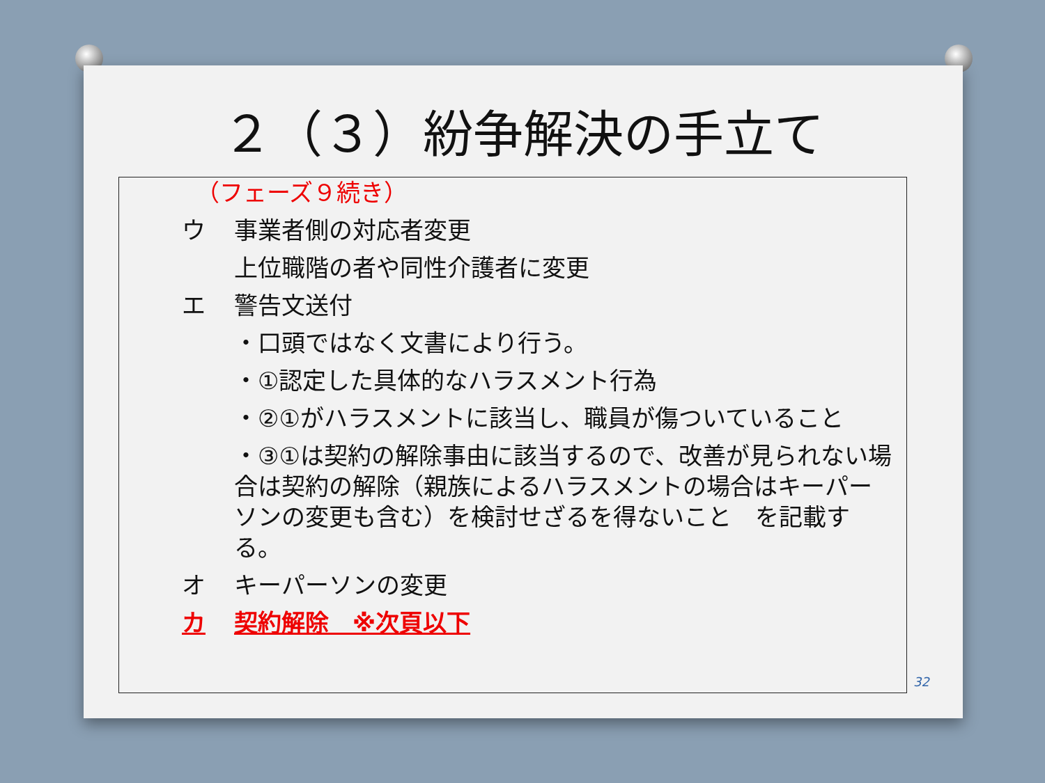２（３）紛争解決の手立て
（フェーズ９続き）
ウ 事業者側の対応者変更
上位職階の者や同性介護者に変更
エ 警告文送付
・口頭ではなく文書により行う。
・①認定した具体的なハラスメント行為
・②①がハラスメントに該当し、職員が傷ついていること
・③①は契約の解除事由に該当するので、改善が見られない場合は契約の解除（親族によるハラスメントの場合はキーパーソンの変更も含む）を検討せざるを得ないこと　を記載する。
オ キーパーソンの変更
カ 契約解除　※次頁以下
32